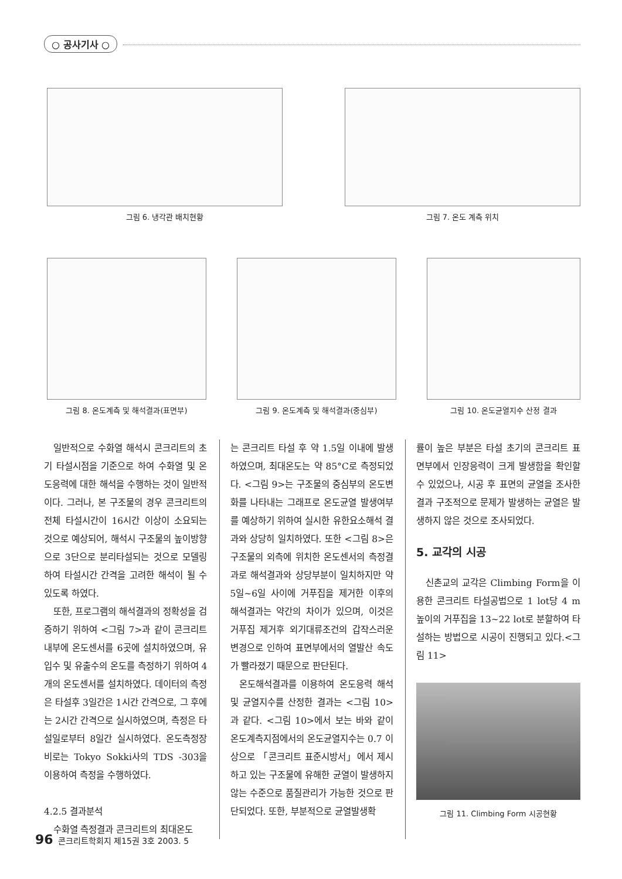○ 공사기사 ○
그림 6. 냉각관 배치현황 그림 7. 온도 계측 위치
그림 8. 온도계측 및 해석결과(표면부)
그림 9. 온도계측 및 해석결과(중심부)
그림 10. 온도균열지수 산정 결과
일반적으로 수화열 해석시 콘크리트의 초기 타설시점을 기준으로 하여 수화열 및 온도응력에 대한 해석을 수행하는 것이 일반적이다. 그러나, 본 구조물의 경우 콘크리트의 전체 타설시간이 16시간 이상이 소요되는 것으로 예상되어, 해석시 구조물의 높이방향으로 3단으로 분리타설되는 것으로 모델링하여 타설시간 간격을 고려한 해석이 될 수 있도록 하였다.
또한, 프로그램의 해석결과의 정확성을 검증하기 위하여 <그림 7>과 같이 콘크리트 내부에 온도센서를 6곳에 설치하였으며, 유입수 및 유출수의 온도를 측정하기 위하여 4개의 온도센서를 설치하였다. 데이터의 측정은 타설후 3일간은 1시간 간격으로, 그 후에는 2시간 간격으로 실시하였으며, 측정은 타설일로부터 8일간 실시하였다. 온도측정장비로는 Tokyo Sokki사의 TDS -303을 이용하여 측정을 수행하였다.
4.2.5 결과분석
수화열 측정결과 콘크리트의 최대온도
는 콘크리트 타설 후 약 1.5일 이내에 발생하였으며, 최대온도는 약 85°C로 측정되었다. <그림 9>는 구조물의 중심부의 온도변화를 나타내는 그래프로 온도균열 발생여부를 예상하기 위하여 실시한 유한요소해석 결과와 상당히 일치하였다. 또한 <그림 8>은 구조물의 외측에 위치한 온도센서의 측정결과로 해석결과와 상당부분이 일치하지만 약 5일~6일 사이에 거푸집을 제거한 이후의 해석결과는 약간의 차이가 있으며, 이것은 거푸집 제거후 외기대류조건의 갑작스러운 변경으로 인하여 표면부에서의 열발산 속도가 빨라졌기 때문으로 판단된다.
온도해석결과를 이용하여 온도응력 해석 및 균열지수를 산정한 결과는 <그림 10>과 같다. <그림 10>에서 보는 바와 같이 온도계측지점에서의 온도균열지수는 0.7 이상으로 「콘크리트 표준시방서」에서 제시하고 있는 구조물에 유해한 균열이 발생하지 않는 수준으로 품질관리가 가능한 것으로 판단되었다. 또한, 부분적으로 균열발생확
률이 높은 부분은 타설 초기의 콘크리트 표면부에서 인장응력이 크게 발생함을 확인할 수 있었으나, 시공 후 표면의 균열을 조사한 결과 구조적으로 문제가 발생하는 균열은 발생하지 않은 것으로 조사되었다.
5. 교각의 시공
신촌교의 교각은 Climbing Form을 이용한 콘크리트 타설공법으로 1 lot당 4 m 높이의 거푸집을 13~22 lot로 분할하여 타설하는 방법으로 시공이 진행되고 있다.<그림 11>
그림 11. Climbing Form 시공현황
96 콘크리트학회지 제15권 3호 2003. 5